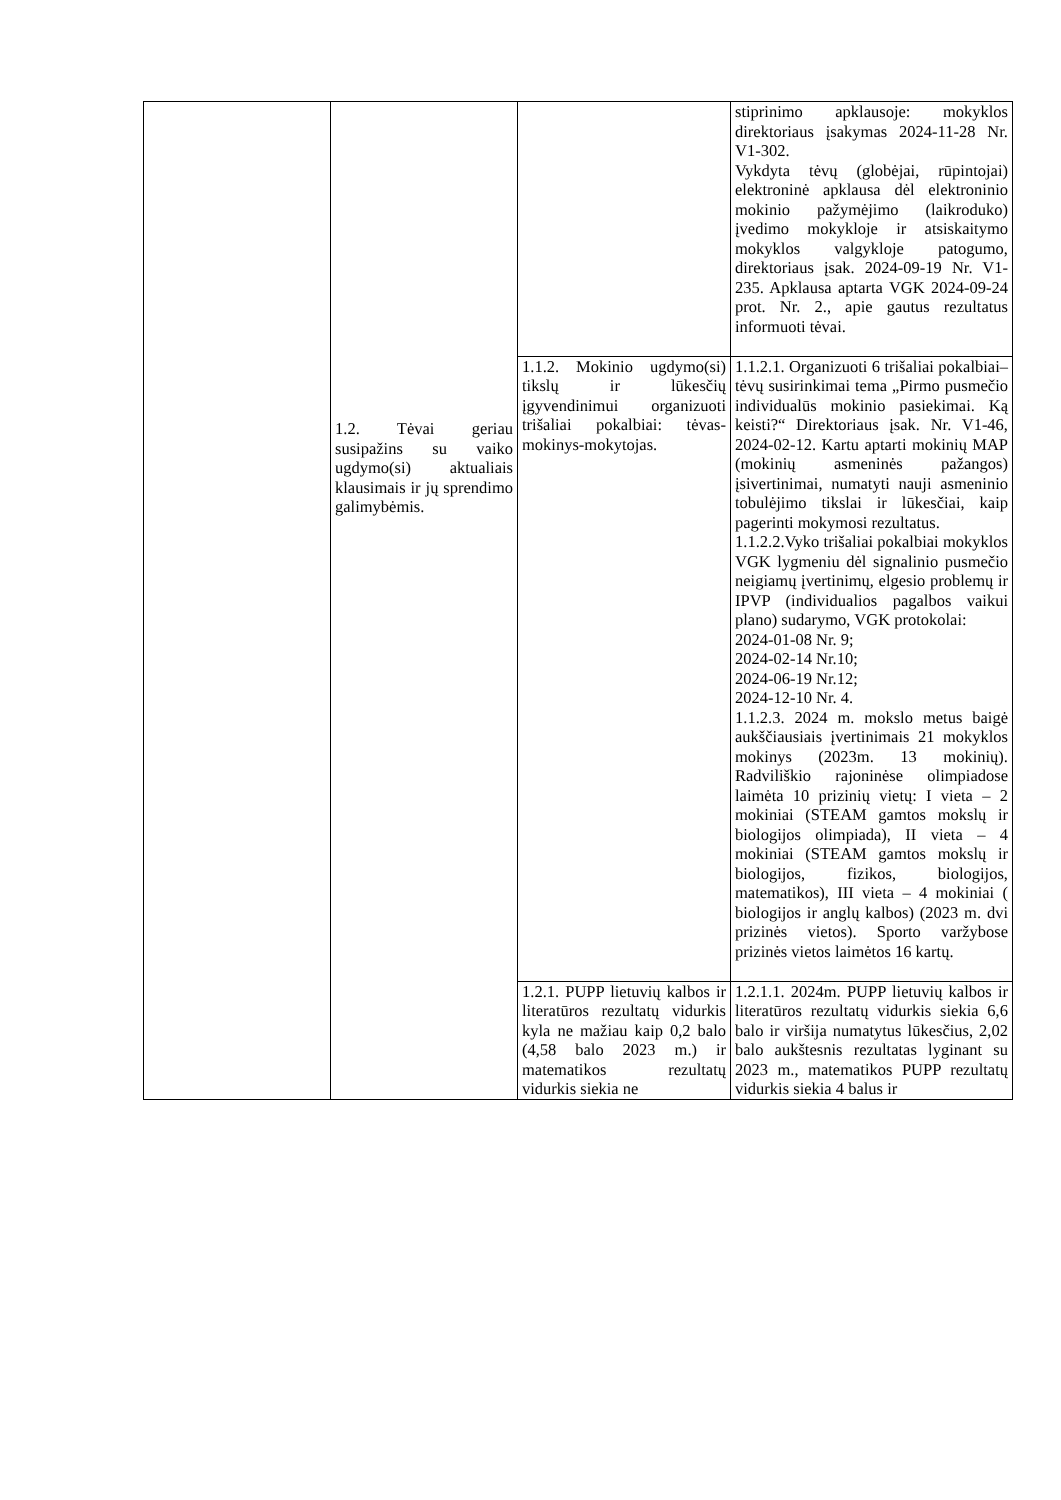| | 1.2. Tėvai geriau susipažins su vaiko ugdymo(si) aktualiais klausimais ir jų sprendimo galimybėmis. | | stiprinimo apklausoje: mokyklos direktoriaus įsakymas 2024-11-28 Nr. V1-302. Vykdyta tėvų (globėjai, rūpintojai) elektroninė apklausa dėl elektroninio mokinio pažymėjimo (laikroduko) įvedimo mokykloje ir atsiskaitymo mokyklos valgykloje patogumo, direktoriaus įsak. 2024-09-19 Nr. V1-235. Apklausa aptarta VGK 2024-09-24 prot. Nr. 2., apie gautus rezultatus informuoti tėvai. |
| | | 1.1.2. Mokinio ugdymo(si) tikslų ir lūkesčių įgyvendinimui organizuoti trišaliai pokalbiai: tėvas-mokinys-mokytojas. | 1.1.2.1. Organizuoti 6 trišaliai pokalbiai–tėvų susirinkimai tema „Pirmo pusmečio individualūs mokinio pasiekimai. Ką keisti?“ Direktoriaus įsak. Nr. V1-46, 2024-02-12. Kartu aptarti mokinių MAP (mokinių asmeninės pažangos) įsivertinimai, numatyti nauji asmeninio tobulėjimo tikslai ir lūkesčiai, kaip pagerinti mokymosi rezultatus. 1.1.2.2.Vyko trišaliai pokalbiai mokyklos VGK lygmeniu dėl signalinio pusmečio neigiamų įvertinimų, elgesio problemų ir IPVP (individualios pagalbos vaikui plano) sudarymo, VGK protokolai: 2024-01-08 Nr. 9; 2024-02-14 Nr.10; 2024-06-19 Nr.12; 2024-12-10 Nr. 4. 1.1.2.3. 2024 m. mokslo metus baigė aukščiausiais įvertinimais 21 mokyklos mokinys (2023m. 13 mokinių). Radviliškio rajoninėse olimpiadose laimėta 10 prizinių vietų: I vieta – 2 mokiniai (STEAM gamtos mokslų ir biologijos olimpiada), II vieta – 4 mokiniai (STEAM gamtos mokslų ir biologijos, fizikos, biologijos, matematikos), III vieta – 4 mokiniai ( biologijos ir anglų kalbos) (2023 m. dvi prizinės vietos). Sporto varžybose prizinės vietos laimėtos 16 kartų. |
| | | 1.2.1. PUPP lietuvių kalbos ir literatūros rezultatų vidurkis kyla ne mažiau kaip 0,2 balo (4,58 balo 2023 m.) ir matematikos rezultatų vidurkis siekia ne | 1.2.1.1. 2024m. PUPP lietuvių kalbos ir literatūros rezultatų vidurkis siekia 6,6 balo ir viršija numatytus lūkesčius, 2,02 balo aukštesnis rezultatas lyginant su 2023 m., matematikos PUPP rezultatų vidurkis siekia 4 balus ir |